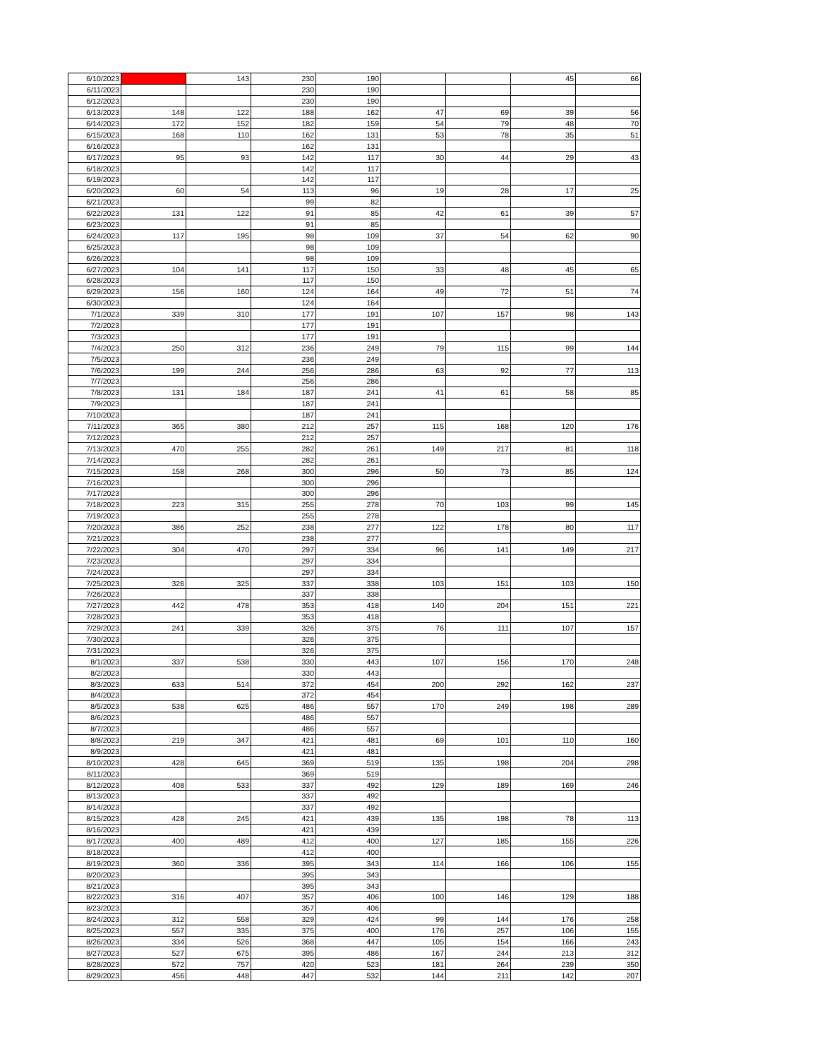| 6/10/2023 | | 143 | 230 | 190 | | | 45 | 66 |
| 6/11/2023 | | | 230 | 190 | | | | |
| 6/12/2023 | | | 230 | 190 | | | | |
| 6/13/2023 | 148 | 122 | 188 | 162 | 47 | 69 | 39 | 56 |
| 6/14/2023 | 172 | 152 | 182 | 159 | 54 | 79 | 48 | 70 |
| 6/15/2023 | 168 | 110 | 162 | 131 | 53 | 78 | 35 | 51 |
| 6/16/2023 | | | 162 | 131 | | | | |
| 6/17/2023 | 95 | 93 | 142 | 117 | 30 | 44 | 29 | 43 |
| 6/18/2023 | | | 142 | 117 | | | | |
| 6/19/2023 | | | 142 | 117 | | | | |
| 6/20/2023 | 60 | 54 | 113 | 96 | 19 | 28 | 17 | 25 |
| 6/21/2023 | | | 99 | 82 | | | | |
| 6/22/2023 | 131 | 122 | 91 | 85 | 42 | 61 | 39 | 57 |
| 6/23/2023 | | | 91 | 85 | | | | |
| 6/24/2023 | 117 | 195 | 98 | 109 | 37 | 54 | 62 | 90 |
| 6/25/2023 | | | 98 | 109 | | | | |
| 6/26/2023 | | | 98 | 109 | | | | |
| 6/27/2023 | 104 | 141 | 117 | 150 | 33 | 48 | 45 | 65 |
| 6/28/2023 | | | 117 | 150 | | | | |
| 6/29/2023 | 156 | 160 | 124 | 164 | 49 | 72 | 51 | 74 |
| 6/30/2023 | | | 124 | 164 | | | | |
| 7/1/2023 | 339 | 310 | 177 | 191 | 107 | 157 | 98 | 143 |
| 7/2/2023 | | | 177 | 191 | | | | |
| 7/3/2023 | | | 177 | 191 | | | | |
| 7/4/2023 | 250 | 312 | 236 | 249 | 79 | 115 | 99 | 144 |
| 7/5/2023 | | | 236 | 249 | | | | |
| 7/6/2023 | 199 | 244 | 256 | 286 | 63 | 92 | 77 | 113 |
| 7/7/2023 | | | 256 | 286 | | | | |
| 7/8/2023 | 131 | 184 | 187 | 241 | 41 | 61 | 58 | 85 |
| 7/9/2023 | | | 187 | 241 | | | | |
| 7/10/2023 | | | 187 | 241 | | | | |
| 7/11/2023 | 365 | 380 | 212 | 257 | 115 | 168 | 120 | 176 |
| 7/12/2023 | | | 212 | 257 | | | | |
| 7/13/2023 | 470 | 255 | 282 | 261 | 149 | 217 | 81 | 118 |
| 7/14/2023 | | | 282 | 261 | | | | |
| 7/15/2023 | 158 | 268 | 300 | 296 | 50 | 73 | 85 | 124 |
| 7/16/2023 | | | 300 | 296 | | | | |
| 7/17/2023 | | | 300 | 296 | | | | |
| 7/18/2023 | 223 | 315 | 255 | 278 | 70 | 103 | 99 | 145 |
| 7/19/2023 | | | 255 | 278 | | | | |
| 7/20/2023 | 386 | 252 | 238 | 277 | 122 | 178 | 80 | 117 |
| 7/21/2023 | | | 238 | 277 | | | | |
| 7/22/2023 | 304 | 470 | 297 | 334 | 96 | 141 | 149 | 217 |
| 7/23/2023 | | | 297 | 334 | | | | |
| 7/24/2023 | | | 297 | 334 | | | | |
| 7/25/2023 | 326 | 325 | 337 | 338 | 103 | 151 | 103 | 150 |
| 7/26/2023 | | | 337 | 338 | | | | |
| 7/27/2023 | 442 | 478 | 353 | 418 | 140 | 204 | 151 | 221 |
| 7/28/2023 | | | 353 | 418 | | | | |
| 7/29/2023 | 241 | 339 | 326 | 375 | 76 | 111 | 107 | 157 |
| 7/30/2023 | | | 326 | 375 | | | | |
| 7/31/2023 | | | 326 | 375 | | | | |
| 8/1/2023 | 337 | 538 | 330 | 443 | 107 | 156 | 170 | 248 |
| 8/2/2023 | | | 330 | 443 | | | | |
| 8/3/2023 | 633 | 514 | 372 | 454 | 200 | 292 | 162 | 237 |
| 8/4/2023 | | | 372 | 454 | | | | |
| 8/5/2023 | 538 | 625 | 486 | 557 | 170 | 249 | 198 | 289 |
| 8/6/2023 | | | 486 | 557 | | | | |
| 8/7/2023 | | | 486 | 557 | | | | |
| 8/8/2023 | 219 | 347 | 421 | 481 | 69 | 101 | 110 | 160 |
| 8/9/2023 | | | 421 | 481 | | | | |
| 8/10/2023 | 428 | 645 | 369 | 519 | 135 | 198 | 204 | 298 |
| 8/11/2023 | | | 369 | 519 | | | | |
| 8/12/2023 | 408 | 533 | 337 | 492 | 129 | 189 | 169 | 246 |
| 8/13/2023 | | | 337 | 492 | | | | |
| 8/14/2023 | | | 337 | 492 | | | | |
| 8/15/2023 | 428 | 245 | 421 | 439 | 135 | 198 | 78 | 113 |
| 8/16/2023 | | | 421 | 439 | | | | |
| 8/17/2023 | 400 | 489 | 412 | 400 | 127 | 185 | 155 | 226 |
| 8/18/2023 | | | 412 | 400 | | | | |
| 8/19/2023 | 360 | 336 | 395 | 343 | 114 | 166 | 106 | 155 |
| 8/20/2023 | | | 395 | 343 | | | | |
| 8/21/2023 | | | 395 | 343 | | | | |
| 8/22/2023 | 316 | 407 | 357 | 406 | 100 | 146 | 129 | 188 |
| 8/23/2023 | | | 357 | 406 | | | | |
| 8/24/2023 | 312 | 558 | 329 | 424 | 99 | 144 | 176 | 258 |
| 8/25/2023 | 557 | 335 | 375 | 400 | 176 | 257 | 106 | 155 |
| 8/26/2023 | 334 | 526 | 368 | 447 | 105 | 154 | 166 | 243 |
| 8/27/2023 | 527 | 675 | 395 | 486 | 167 | 244 | 213 | 312 |
| 8/28/2023 | 572 | 757 | 420 | 523 | 181 | 264 | 239 | 350 |
| 8/29/2023 | 456 | 448 | 447 | 532 | 144 | 211 | 142 | 207 |